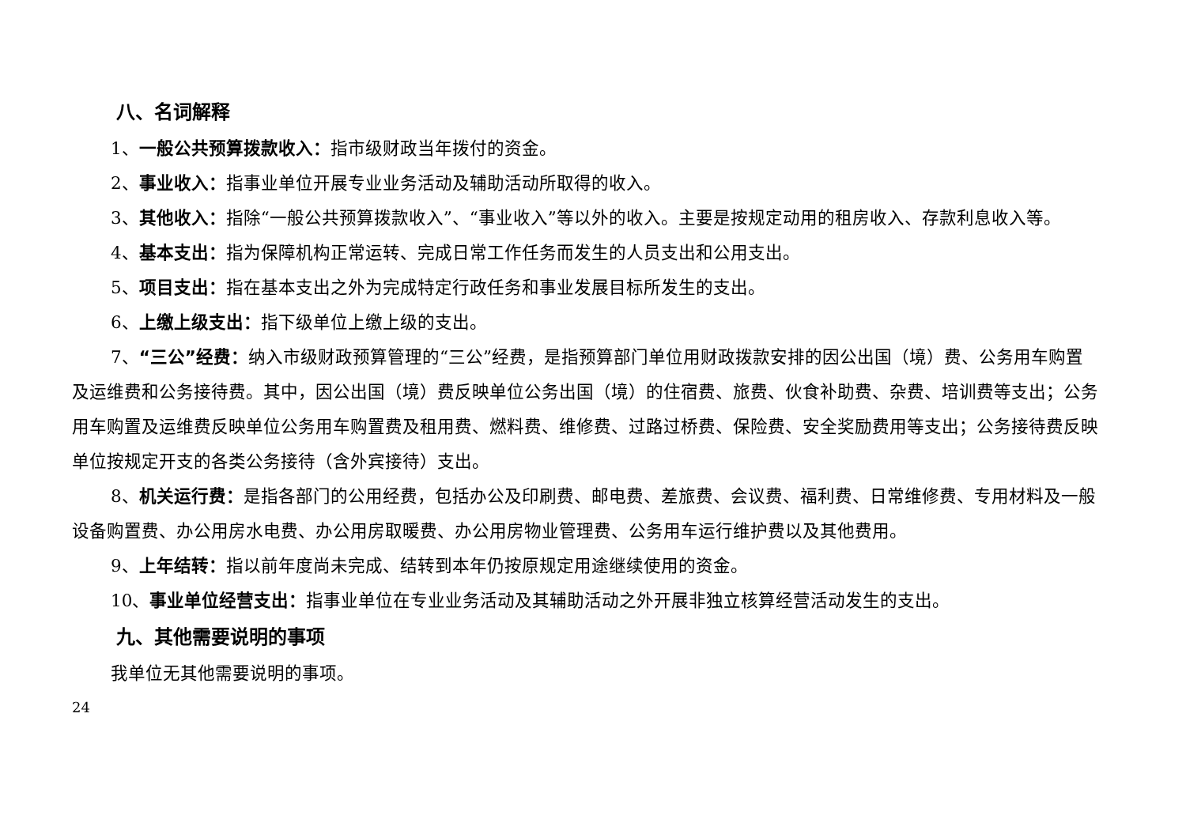八、名词解释
1、一般公共预算拨款收入：指市级财政当年拨付的资金。
2、事业收入：指事业单位开展专业业务活动及辅助活动所取得的收入。
3、其他收入：指除“一般公共预算拨款收入”、“事业收入”等以外的收入。主要是按规定动用的租房收入、存款利息收入等。
4、基本支出：指为保障机构正常运转、完成日常工作任务而发生的人员支出和公用支出。
5、项目支出：指在基本支出之外为完成特定行政任务和事业发展目标所发生的支出。
6、上缴上级支出：指下级单位上缴上级的支出。
7、“三公”经费：纳入市级财政预算管理的“三公”经费，是指预算部门单位用财政拨款安排的因公出国（境）费、公务用车购置及运维费和公务接待费。其中，因公出国（境）费反映单位公务出国（境）的住宿费、旅费、伙食补助费、杂费、培训费等支出；公务用车购置及运维费反映单位公务用车购置费及租用费、燃料费、维修费、过路过桥费、保险费、安全奖励费用等支出；公务接待费反映单位按规定开支的各类公务接待（含外宾接待）支出。
8、机关运行费：是指各部门的公用经费，包括办公及印刷费、邮电费、差旅费、会议费、福利费、日常维修费、专用材料及一般设备购置费、办公用房水电费、办公用房取暖费、办公用房物业管理费、公务用车运行维护费以及其他费用。
9、上年结转：指以前年度尚未完成、结转到本年仍按原规定用途继续使用的资金。
10、事业单位经营支出：指事业单位在专业业务活动及其辅助活动之外开展非独立核算经营活动发生的支出。
九、其他需要说明的事项
我单位无其他需要说明的事项。
24